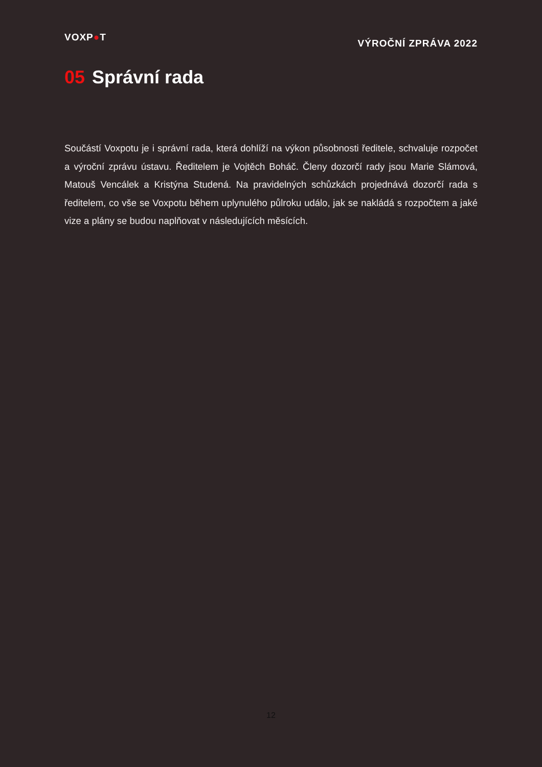VOXP●T
VÝROČNÍ ZPRÁVA 2022
05 Správní rada
Součástí Voxpotu je i správní rada, která dohlíží na výkon působnosti ředitele, schvaluje rozpočet a výroční zprávu ústavu. Ředitelem je Vojtěch Boháč. Členy dozorčí rady jsou Marie Slámová, Matouš Vencálek a Kristýna Studená. Na pravidelných schůzkách projednává dozorčí rada s ředitelem, co vše se Voxpotu během uplynulého půlroku událo, jak se nakládá s rozpočtem a jaké vize a plány se budou naplňovat v následujících měsících.
12